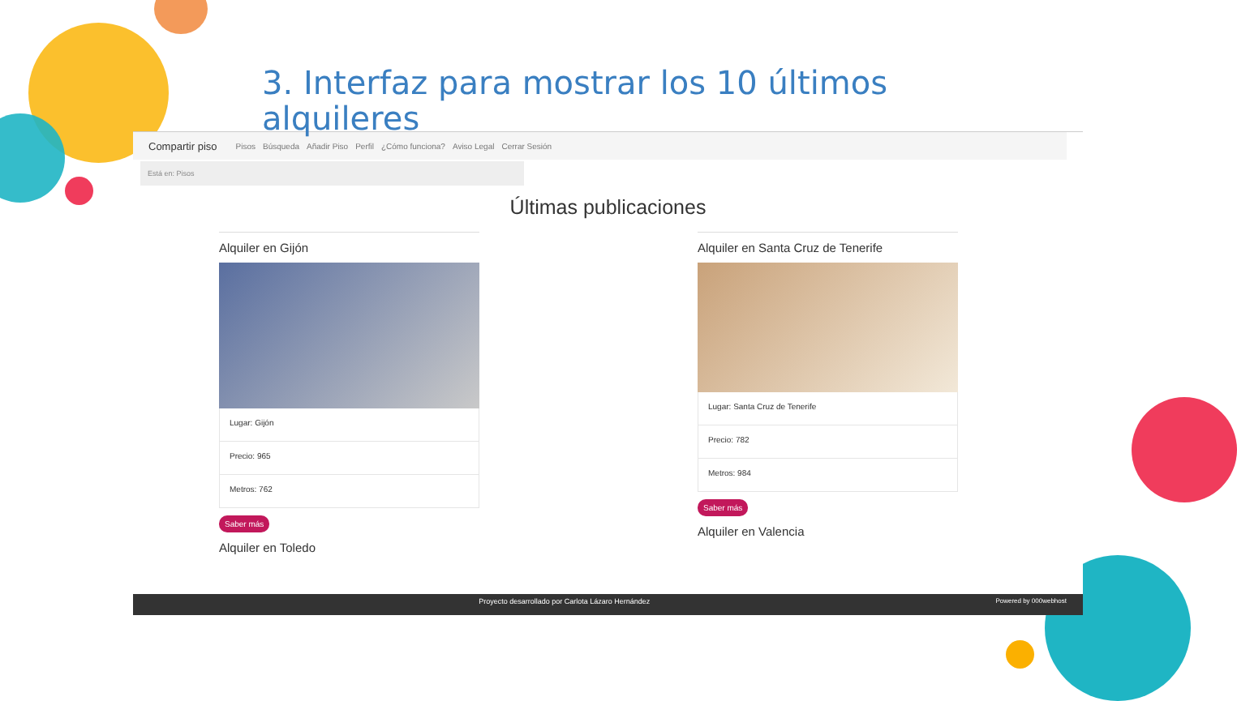3. Interfaz para mostrar los 10 últimos alquileres
Compartir piso Pisos Búsqueda Añadir Piso Perfil ¿Cómo funciona? Aviso Legal Cerrar Sesión
Está en: Pisos
Últimas publicaciones
Alquiler en Gijón
Lugar: Gijón
Precio: 965
Metros: 762
Saber más
Alquiler en Toledo
Alquiler en Santa Cruz de Tenerife
Lugar: Santa Cruz de Tenerife
Precio: 782
Metros: 984
Saber más
Alquiler en Valencia
Proyecto desarrollado por Carlota Lázaro Hernández Powered by 000webhost